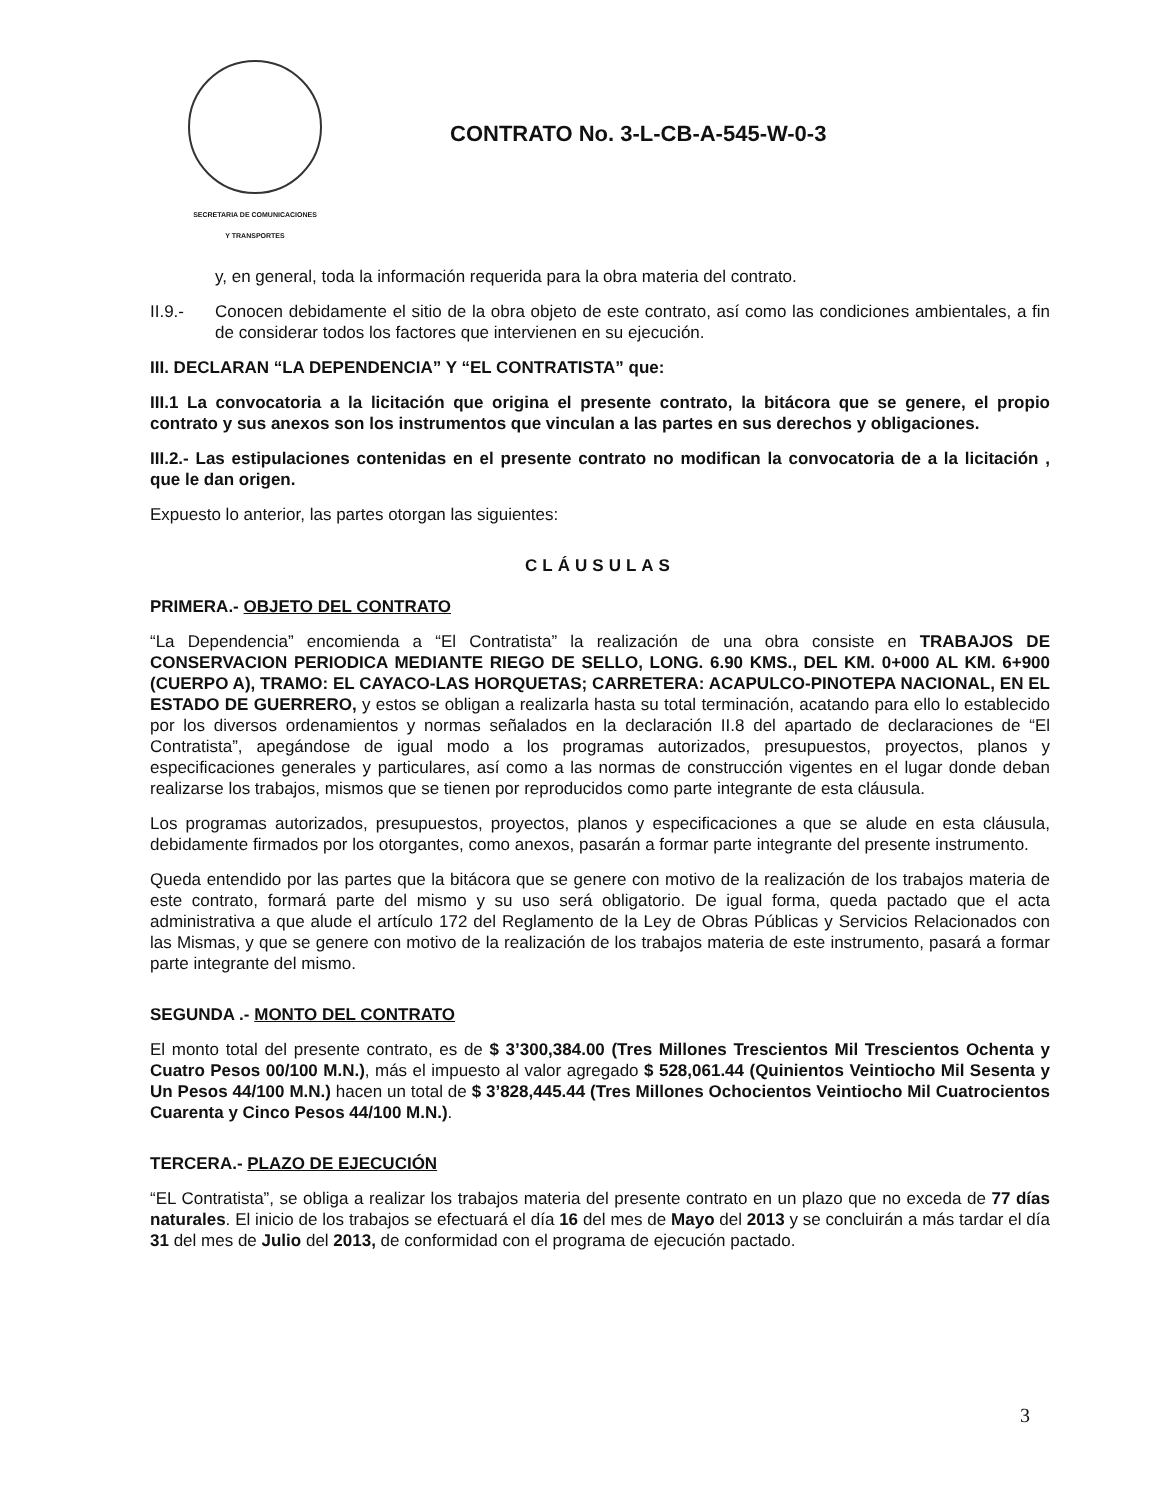SECRETARIA DE COMUNICACIONES
Y TRANSPORTES
CONTRATO No. 3-L-CB-A-545-W-0-3
y, en general, toda la información requerida para la obra materia del contrato.
II.9.- Conocen debidamente el sitio de la obra objeto de este contrato, así como las condiciones ambientales, a fin de considerar todos los factores que intervienen en su ejecución.
III. DECLARAN “LA DEPENDENCIA” Y “EL CONTRATISTA” que:
III.1 La convocatoria a la licitación que origina el presente contrato, la bitácora que se genere, el propio contrato y sus anexos son los instrumentos que vinculan a las partes en sus derechos y obligaciones.
III.2.- Las estipulaciones contenidas en el presente contrato no modifican la convocatoria de a la licitación , que le dan origen.
Expuesto lo anterior, las partes otorgan las siguientes:
CLÁUSULAS
PRIMERA.- OBJETO DEL CONTRATO
“La Dependencia” encomienda a “El Contratista” la realización de una obra consiste en TRABAJOS DE CONSERVACION PERIODICA MEDIANTE RIEGO DE SELLO, LONG. 6.90 KMS., DEL KM. 0+000 AL KM. 6+900 (CUERPO A), TRAMO: EL CAYACO-LAS HORQUETAS; CARRETERA: ACAPULCO-PINOTEPA NACIONAL, EN EL ESTADO DE GUERRERO, y estos se obligan a realizarla hasta su total terminación, acatando para ello lo establecido por los diversos ordenamientos y normas señalados en la declaración II.8 del apartado de declaraciones de “El Contratista”, apegándose de igual modo a los programas autorizados, presupuestos, proyectos, planos y especificaciones generales y particulares, así como a las normas de construcción vigentes en el lugar donde deban realizarse los trabajos, mismos que se tienen por reproducidos como parte integrante de esta cláusula.
Los programas autorizados, presupuestos, proyectos, planos y especificaciones a que se alude en esta cláusula, debidamente firmados por los otorgantes, como anexos, pasarán a formar parte integrante del presente instrumento.
Queda entendido por las partes que la bitácora que se genere con motivo de la realización de los trabajos materia de este contrato, formará parte del mismo y su uso será obligatorio. De igual forma, queda pactado que el acta administrativa a que alude el artículo 172 del Reglamento de la Ley de Obras Públicas y Servicios Relacionados con las Mismas, y que se genere con motivo de la realización de los trabajos materia de este instrumento, pasará a formar parte integrante del mismo.
SEGUNDA .- MONTO DEL CONTRATO
El monto total del presente contrato, es de $ 3’300,384.00 (Tres Millones Trescientos Mil Trescientos Ochenta y Cuatro Pesos 00/100 M.N.), más el impuesto al valor agregado $ 528,061.44 (Quinientos Veintiocho Mil Sesenta y Un Pesos 44/100 M.N.) hacen un total de $ 3’828,445.44 (Tres Millones Ochocientos Veintiocho Mil Cuatrocientos Cuarenta y Cinco Pesos 44/100 M.N.).
TERCERA.- PLAZO DE EJECUCIÓN
“EL Contratista”, se obliga a realizar los trabajos materia del presente contrato en un plazo que no exceda de 77 días naturales. El inicio de los trabajos se efectuará el día 16 del mes de Mayo del 2013 y se concluirán a más tardar el día 31 del mes de Julio del 2013, de conformidad con el programa de ejecución pactado.
3